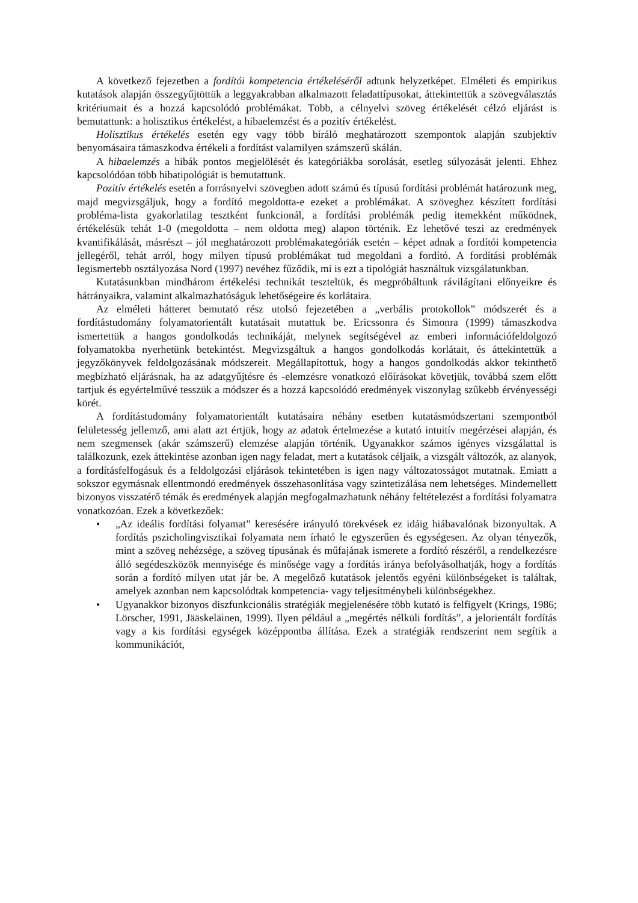A következő fejezetben a fordítói kompetencia értékeléséről adtunk helyzetképet. Elméleti és empirikus kutatások alapján összegyűjtöttük a leggyakrabban alkalmazott feladattípusokat, áttekintettük a szövegválasztás kritériumait és a hozzá kapcsolódó problémákat. Több, a célnyelvi szöveg értékelését célzó eljárást is bemutattunk: a holisztikus értékelést, a hibaelemzést és a pozitív értékelést.
Holisztikus értékelés esetén egy vagy több bíráló meghatározott szempontok alapján szubjektív benyomásaira támaszkodva értékeli a fordítást valamilyen számszerű skálán.
A hibaelemzés a hibák pontos megjelölését és kategóriákba sorolását, esetleg súlyozását jelenti. Ehhez kapcsolódóan több hibatipológiát is bemutattunk.
Pozitív értékelés esetén a forrásnyelvi szövegben adott számú és típusú fordítási problémát határozunk meg, majd megvizsgáljuk, hogy a fordító megoldotta-e ezeket a problémákat. A szöveghez készített fordítási probléma-lista gyakorlatilag tesztként funkcionál, a fordítási problémák pedig itemekként működnek, értékelésük tehát 1-0 (megoldotta – nem oldotta meg) alapon történik. Ez lehetővé teszi az eredmények kvantifikálását, másrészt – jól meghatározott problémakategóriák esetén – képet adnak a fordítói kompetencia jellegéről, tehát arról, hogy milyen típusú problémákat tud megoldani a fordító. A fordítási problémák legismertebb osztályozása Nord (1997) nevéhez fűződik, mi is ezt a tipológiát használtuk vizsgálatunkban.
Kutatásunkban mindhárom értékelési technikát teszteltük, és megpróbáltunk rávilágítani előnyeikre és hátrányaikra, valamint alkalmazhatóságuk lehetőségeire és korlátaira.
Az elméleti hátteret bemutató rész utolsó fejezetében a „verbális protokollok” módszerét és a fordítástudomány folyamatorientált kutatásait mutattuk be. Ericssonra és Simonra (1999) támaszkodva ismertettük a hangos gondolkodás technikáját, melynek segítségével az emberi információfeldolgozó folyamatokba nyerhetünk betekintést. Megvizsgáltuk a hangos gondolkodás korlátait, és áttekintettük a jegyzőkönyvek feldolgozásának módszereit. Megállapítottuk, hogy a hangos gondolkodás akkor tekinthető megbízható eljárásnak, ha az adatgyűjtésre és -elemzésre vonatkozó előírásokat követjük, továbbá szem előtt tartjuk és egyértelművé tesszük a módszer és a hozzá kapcsolódó eredmények viszonylag szűkebb érvényességi körét.
A fordítástudomány folyamatorientált kutatásaira néhány esetben kutatásmódszertani szempontból felületesség jellemző, ami alatt azt értjük, hogy az adatok értelmezése a kutató intuitív megérzései alapján, és nem szegmensek (akár számszerű) elemzése alapján történik. Ugyanakkor számos igényes vizsgálattal is találkozunk, ezek áttekintése azonban igen nagy feladat, mert a kutatások céljaik, a vizsgált változók, az alanyok, a fordításfelfogásuk és a feldolgozási eljárások tekintetében is igen nagy változatosságot mutatnak. Emiatt a sokszor egymásnak ellentmondó eredmények összehasonlítása vagy szintetizálása nem lehetséges. Mindemellett bizonyos visszatérő témák és eredmények alapján megfogalmazhatunk néhány feltételezést a fordítási folyamatra vonatkozóan. Ezek a következőek:
• „Az ideális fordítási folyamat” keresésére irányuló törekvések ez idáig hiábavalónak bizonyultak. A fordítás pszicholingvisztikai folyamata nem írható le egyszerűen és egységesen. Az olyan tényezők, mint a szöveg nehézsége, a szöveg típusának és műfajának ismerete a fordító részéről, a rendelkezésre álló segédeszközök mennyisége és minősége vagy a fordítás iránya befolyásolhatják, hogy a fordítás során a fordító milyen utat jár be. A megelőző kutatások jelentős egyéni különbségeket is találtak, amelyek azonban nem kapcsolódtak kompetencia- vagy teljesítménybeli különbségekhez.
• Ugyanakkor bizonyos diszfunkcionális stratégiák megjelenésére több kutató is felfigyelt (Krings, 1986; Lörscher, 1991, Jääskeläinen, 1999). Ilyen például a „megértés nélküli fordítás”, a jelorientált fordítás vagy a kis fordítási egységek középpontba állítása. Ezek a stratégiák rendszerint nem segítik a kommunikációt,